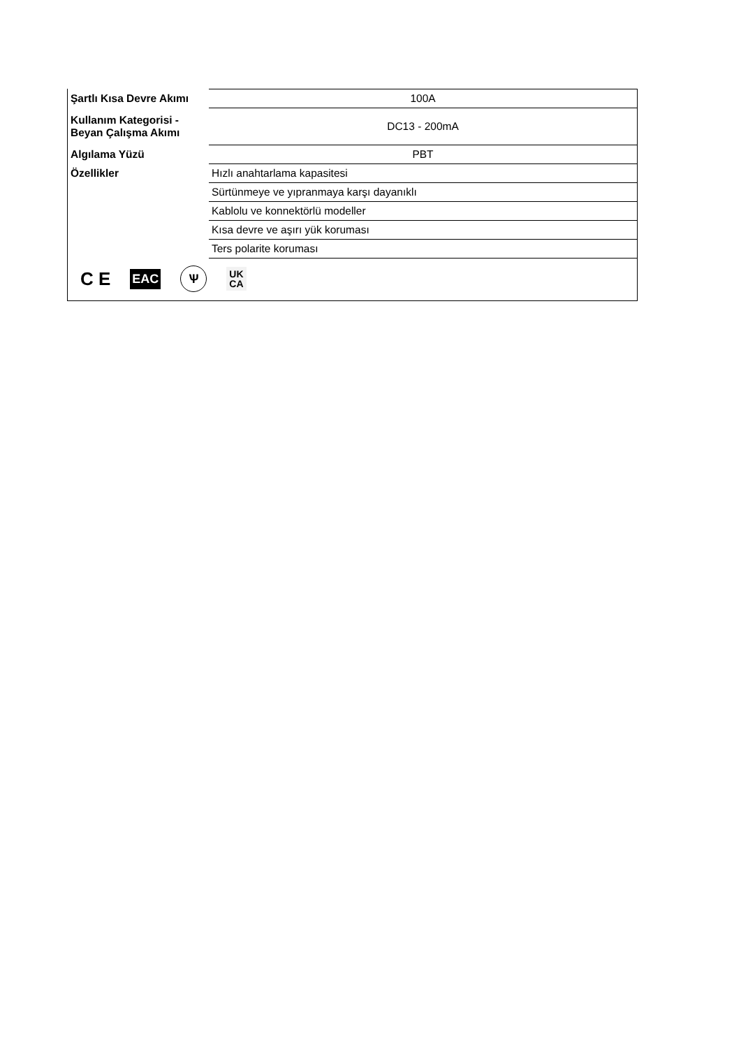| Şartlı Kısa Devre Akımı | 100A |
| Kullanım Kategorisi - Beyan Çalışma Akımı | DC13 - 200mA |
| Algılama Yüzü | PBT |
| Özellikler | Hızlı anahtarlama kapasitesi |
| | Sürtünmeye ve yıpranmaya karşı dayanıklı |
| | Kablolu ve konnektörlü modeller |
| | Kısa devre ve aşırı yük koruması |
| | Ters polarite koruması |
C E EAC Ѱ UK
CA